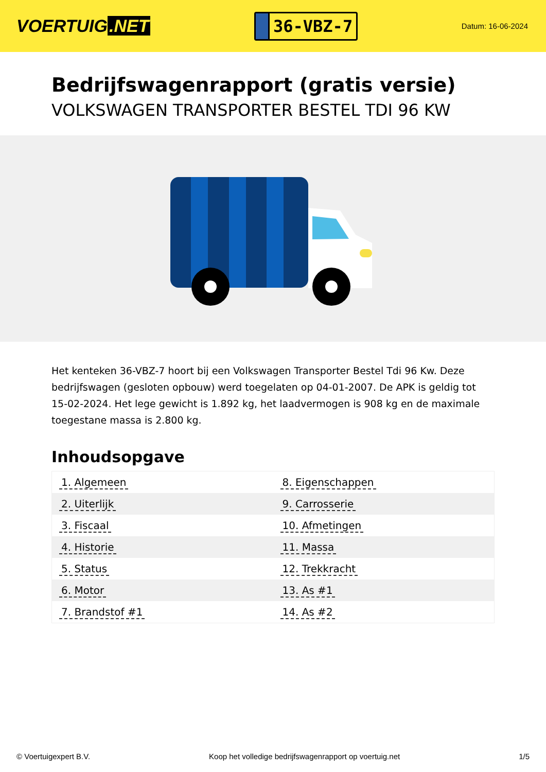VOERTUIG.NET
36-VBZ-7
Datum: 16-06-2024
Bedrijfswagenrapport (gratis versie)
VOLKSWAGEN TRANSPORTER BESTEL TDI 96 KW
Het kenteken 36-VBZ-7 hoort bij een Volkswagen Transporter Bestel Tdi 96 Kw. Deze bedrijfswagen (gesloten opbouw) werd toegelaten op 04-01-2007. De APK is geldig tot 15-02-2024. Het lege gewicht is 1.892 kg, het laadvermogen is 908 kg en de maximale toegestane massa is 2.800 kg.
Inhoudsopgave
| 1. Algemeen | 8. Eigenschappen |
| 2. Uiterlijk | 9. Carrosserie |
| 3. Fiscaal | 10. Afmetingen |
| 4. Historie | 11. Massa |
| 5. Status | 12. Trekkracht |
| 6. Motor | 13. As #1 |
| 7. Brandstof #1 | 14. As #2 |
© Voertuigexpert B.V. Koop het volledige bedrijfswagenrapport op voertuig.net
1/5